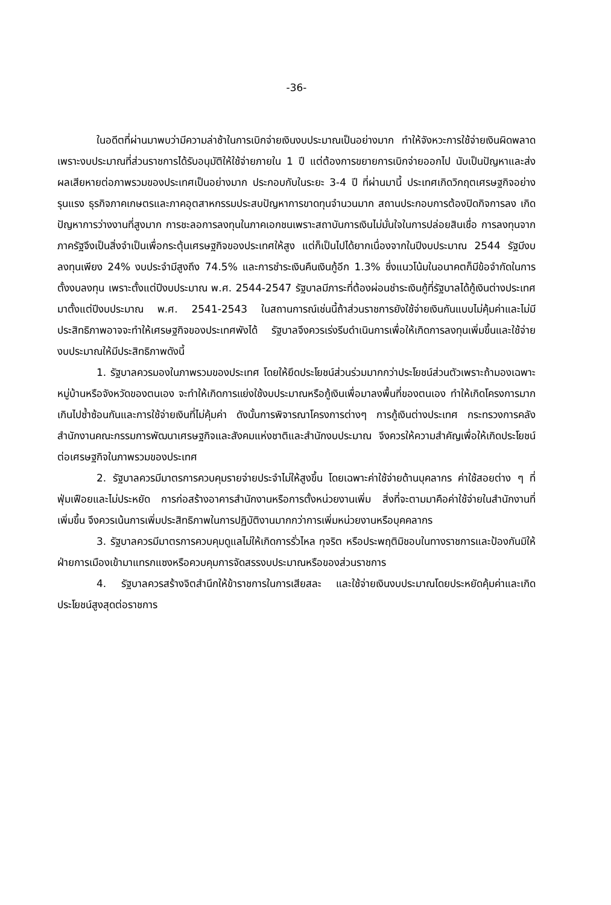-36-
ในอดีตที่ผ่านมาพบว่ามีความล่าช้าในการเบิกจ่ายเงินงบประมาณเป็นอย่างมาก ทำให้จังหวะการใช้จ่ายเงินผิดพลาด เพราะงบประมาณที่ส่วนราชการได้รับอนุมัติให้ใช้จ่ายภายใน 1 ปี แต่ต้องการขยายการเบิกจ่ายออกไป นับเป็นปัญหาและส่งผลเสียหายต่อภาพรวมของประเทศเป็นอย่างมาก ประกอบกับในระยะ 3-4 ปี ที่ผ่านมานี้ ประเทศเกิดวิกฤตเศรษฐกิจอย่างรุนแรง ธุรกิจภาคเกษตรและภาคอุตสาหกรรมประสบปัญหาการขาดทุนจำนวนมาก สถานประกอบการต้องปิดกิจการลง เกิดปัญหาการว่างงานที่สูงมาก การชะลอการลงทุนในภาคเอกชนเพราะสถาบันการเงินไม่มั่นใจในการปล่อยสินเชื่อ การลงทุนจากภาครัฐจึงเป็นสิ่งจำเป็นเพื่อกระตุ้นเศรษฐกิจของประเทศให้สูง แต่ก็เป็นไปได้ยากเนื่องจากในปีงบประมาณ 2544 รัฐมีงบลงทุนเพียง 24% งบประจำมีสูงถึง 74.5% และการชำระเงินคืนเงินกู้อีก 1.3% ซึ่งแนวโน้มในอนาคตก็มีข้อจำกัดในการตั้งงบลงทุน เพราะตั้งแต่ปีงบประมาณ พ.ศ. 2544-2547 รัฐบาลมีภาระที่ต้องผ่อนชำระเงินกู้ที่รัฐบาลได้กู้เงินต่างประเทศมาตั้งแต่ปีงบประมาณ พ.ศ. 2541-2543 ในสถานการณ์เช่นนี้ถ้าส่วนราชการยังใช้จ่ายเงินกันแบบไม่คุ้มค่าและไม่มีประสิทธิภาพอาจจะทำให้เศรษฐกิจของประเทศพังได้ รัฐบาลจึงควรเร่งรีบดำเนินการเพื่อให้เกิดการลงทุนเพิ่มขึ้นและใช้จ่ายงบประมาณให้มีประสิทธิภาพดังนี้
1. รัฐบาลควรมองในภาพรวมของประเทศ โดยให้ยึดประโยชน์ส่วนร่วมมากกว่าประโยชน์ส่วนตัวเพราะถ้ามองเฉพาะหมู่บ้านหรือจังหวัดของตนเอง จะทำให้เกิดการแย่งใช้งบประมาณหรือกู้เงินเพื่อมาลงพื้นที่ของตนเอง ทำให้เกิดโครงการมากเกินไปซ้ำซ้อนกันและการใช้จ่ายเงินที่ไม่คุ้มค่า ดังนั้นการพิจารณาโครงการต่างๆ การกู้เงินต่างประเทศ กระทรวงการคลัง สำนักงานคณะกรรมการพัฒนาเศรษฐกิจและสังคมแห่งชาติและสำนักงบประมาณ จึงควรให้ความสำคัญเพื่อให้เกิดประโยชน์ต่อเศรษฐกิจในภาพรวมของประเทศ
2. รัฐบาลควรมีมาตรการควบคุมรายจ่ายประจำไม่ให้สูงขึ้น โดยเฉพาะค่าใช้จ่ายด้านบุคลากร ค่าใช้สอยต่าง ๆ ที่ฟุ่มเฟือยและไม่ประหยัด การก่อสร้างอาคารสำนักงานหรือการตั้งหน่วยงานเพิ่ม สิ่งที่จะตามมาคือค่าใช้จ่ายในสำนักงานที่เพิ่มขึ้น จึงควรเน้นการเพิ่มประสิทธิภาพในการปฏิบัติงานมากกว่าการเพิ่มหน่วยงานหรือบุคคลากร
3. รัฐบาลควรมีมาตรการควบคุมดูแลไม่ให้เกิดการรั่วไหล ทุจริต หรือประพฤติมิชอบในทางราชการและป้องกันมิให้ฝ่ายการเมืองเข้ามาแทรกแซงหรือควบคุมการจัดสรรงบประมาณหรือของส่วนราชการ
4. รัฐบาลควรสร้างจิตสำนึกให้ข้าราชการในการเสียสละ และใช้จ่ายเงินงบประมาณโดยประหยัดคุ้มค่าและเกิดประโยชน์สูงสุดต่อราชการ